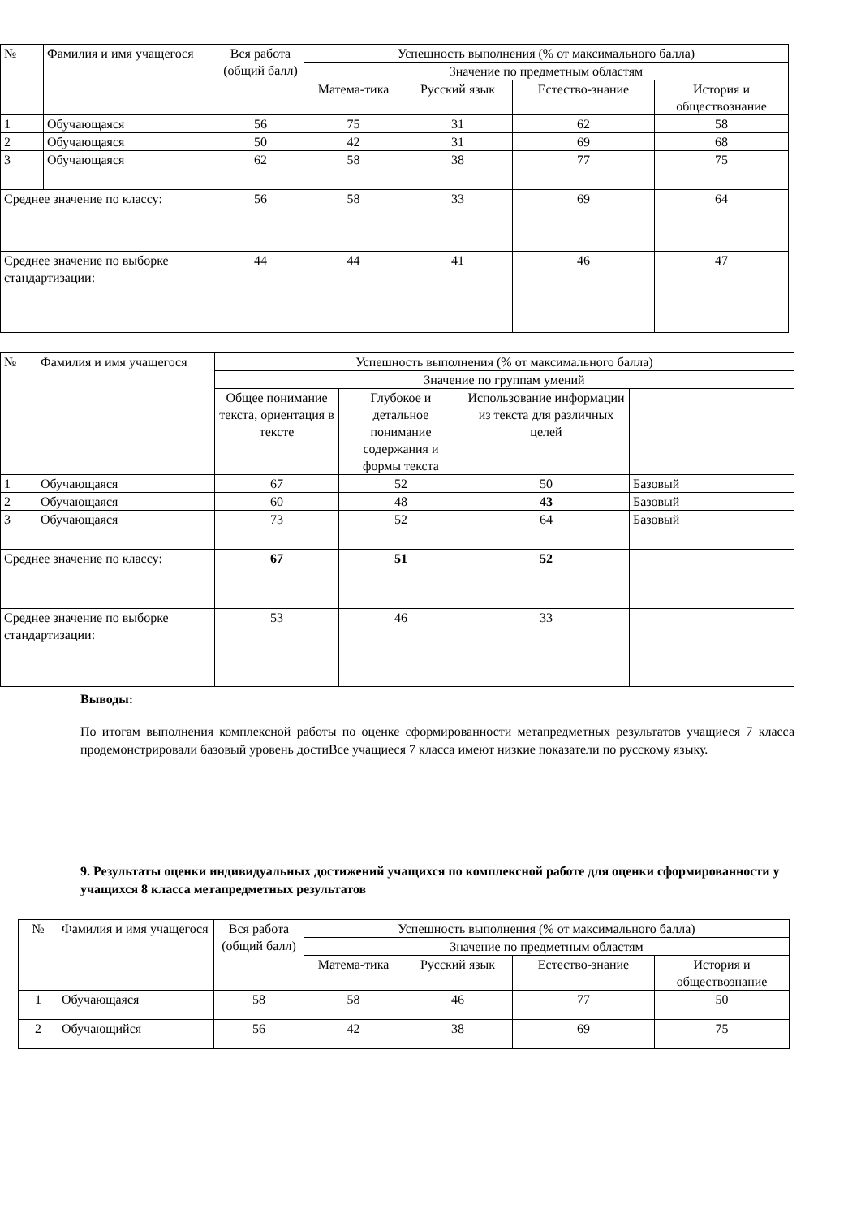| № | Фамилия и имя учащегося | Вся работа (общий балл) | Успешность выполнения (% от максимального балла) | | | |
| --- | --- | --- | --- | --- | --- | --- |
| | | | Значение по предметным областям | | | |
| | | | Матема-тика | Русский язык | Естество-знание | История и обществознание |
| 1 | Обучающаяся | 56 | 75 | 31 | 62 | 58 |
| 2 | Обучающаяся | 50 | 42 | 31 | 69 | 68 |
| 3 | Обучающаяся | 62 | 58 | 38 | 77 | 75 |
| Среднее значение по классу: | | 56 | 58 | 33 | 69 | 64 |
| Среднее значение по выборке стандартизации: | | 44 | 44 | 41 | 46 | 47 |
| № | Фамилия и имя учащегося | Успешность выполнения (% от максимального балла) | | | |
| --- | --- | --- | --- | --- | --- |
| | | Значение по группам умений | | | |
| | | Общее понимание текста, ориентация в тексте | Глубокое и детальное понимание содержания и формы текста | Использование информации из текста для различных целей | |
| 1 | Обучающаяся | 67 | 52 | 50 | Базовый |
| 2 | Обучающаяся | 60 | 48 | 43 | Базовый |
| 3 | Обучающаяся | 73 | 52 | 64 | Базовый |
| Среднее значение по классу: | | 67 | 51 | 52 | |
| Среднее значение по выборке стандартизации: | | 53 | 46 | 33 | |
Выводы:
По итогам выполнения комплексной работы по оценке сформированности метапредметных результатов учащиеся 7 класса продемонстрировали базовый уровень достиВсе учащиеся 7 класса имеют низкие показатели по русскому языку.
9. Результаты оценки индивидуальных достижений учащихся по комплексной работе для оценки сформированности у учащихся 8 класса метапредметных результатов
| № | Фамилия и имя учащегося | Вся работа (общий балл) | Успешность выполнения (% от максимального балла) | | | |
| --- | --- | --- | --- | --- | --- | --- |
| | | | Значение по предметным областям | | | |
| | | | Матема-тика | Русский язык | Естество-знание | История и обществознание |
| 1 | Обучающаяся | 58 | 58 | 46 | 77 | 50 |
| 2 | Обучающийся | 56 | 42 | 38 | 69 | 75 |